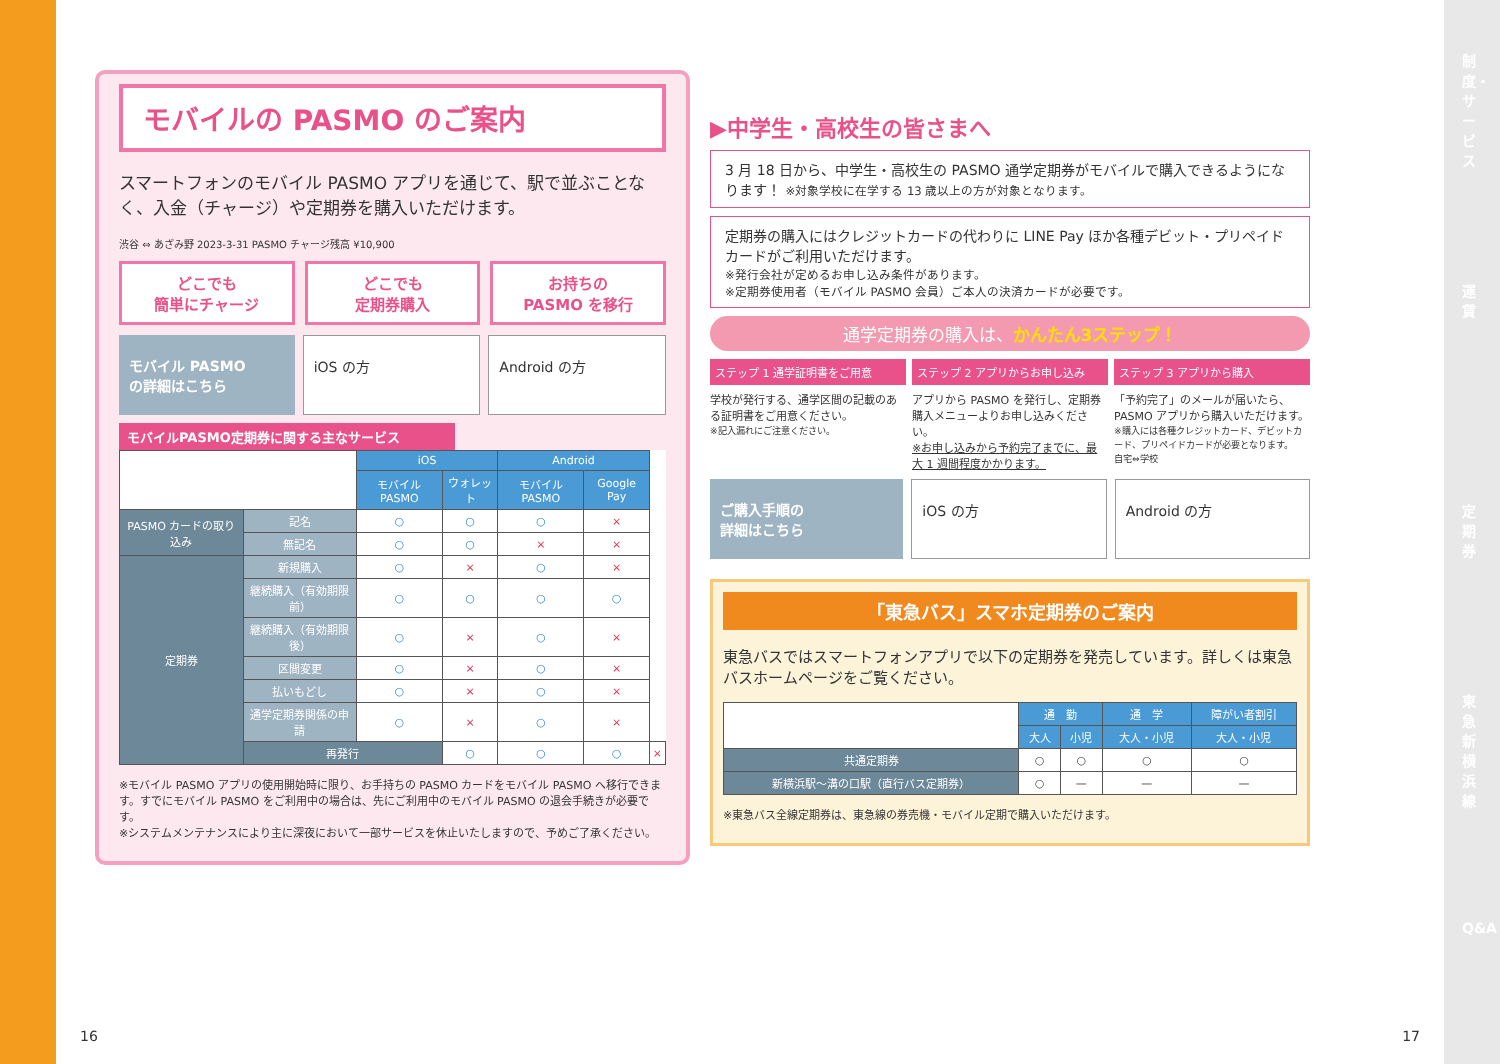制度・サービス
運賃
定期券
東急新横浜線
Q&A
モバイルの PASMO のご案内
スマートフォンのモバイル PASMO アプリを通じて、駅で並ぶことなく、入金（チャージ）や定期券を購入いただけます。
渋谷 ⇔ あざみ野 2023-3-31 PASMO チャージ残高 ¥10,900
どこでも
簡単にチャージ
どこでも
定期券購入
お持ちの
PASMO を移行
モバイル PASMO
の詳細はこちら
iOS の方 Android の方
モバイルPASMO定期券に関する主なサービス
| | | iOS | | Android | | |
| | | モバイル PASMO | ウォレット | モバイル PASMO | Google Pay | |
| PASMO カードの取り込み | 記名 | ○ | ○ | ○ | × | |
| | 無記名 | ○ | ○ | × | × | |
| 定期券 | 新規購入 | ○ | × | ○ | × | |
| | 継続購入（有効期限前） | ○ | ○ | ○ | ○ | |
| | 継続購入（有効期限後） | ○ | × | ○ | × | |
| | 区間変更 | ○ | × | ○ | × | |
| | 払いもどし | ○ | × | ○ | × | |
| | 通学定期券関係の申請 | ○ | × | ○ | × | |
| | 再発行 | | ○ | ○ | ○ | × |
※モバイル PASMO アプリの使用開始時に限り、お手持ちの PASMO カードをモバイル PASMO へ移行できます。すでにモバイル PASMO をご利用中の場合は、先にご利用中のモバイル PASMO の退会手続きが必要です。
※システムメンテナンスにより主に深夜において一部サービスを休止いたしますので、予めご了承ください。
▶中学生・高校生の皆さまへ
3 月 18 日から、中学生・高校生の PASMO 通学定期券がモバイルで購入できるようになります！ ※対象学校に在学する 13 歳以上の方が対象となります。
定期券の購入にはクレジットカードの代わりに LINE Pay ほか各種デビット・プリペイドカードがご利用いただけます。
※発行会社が定めるお申し込み条件があります。
※定期券使用者（モバイル PASMO 会員）ご本人の決済カードが必要です。
通学定期券の購入は、かんたん3ステップ！
ステップ 1 通学証明書をご用意
学校が発行する、通学区間の記載のある証明書をご用意ください。
※記入漏れにご注意ください。
ステップ 2 アプリからお申し込み
アプリから PASMO を発行し、定期券購入メニューよりお申し込みください。
※お申し込みから予約完了までに、最大 1 週間程度かかります。
ステップ 3 アプリから購入
「予約完了」のメールが届いたら、PASMO アプリから購入いただけます。
※購入には各種クレジットカード、デビットカード、プリペイドカードが必要となります。
自宅⇔学校
ご購入手順の
詳細はこちら
iOS の方 Android の方
「東急バス」スマホ定期券のご案内
東急バスではスマートフォンアプリで以下の定期券を発売しています。詳しくは東急バスホームページをご覧ください。
| | 通 勤 | | 通 学 | 障がい者割引 |
| | 大人 | 小児 | 大人・小児 | 大人・小児 |
| 共通定期券 | ○ | ○ | ○ | ○ |
| 新横浜駅～溝の口駅（直行バス定期券） | ○ | — | — | — |
※東急バス全線定期券は、東急線の券売機・モバイル定期で購入いただけます。
16 17